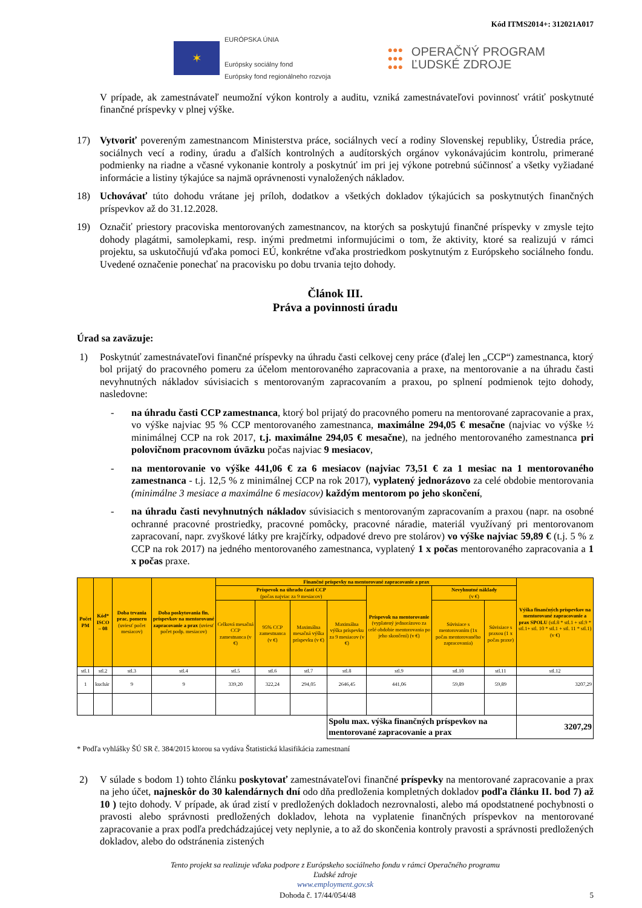Kód ITMS2014+: 312021A017
✶
EURÓPSKA ÚNIA
Európsky sociálny fond
Európsky fond regionálneho rozvoja
●●●
●●●
●●●
OPERAČNÝ PROGRAM
ĽUDSKÉ ZDROJE
V prípade, ak zamestnávateľ neumožní výkon kontroly a auditu, vzniká zamestnávateľovi povinnosť vrátiť poskytnuté finančné príspevky v plnej výške.
17) Vytvoriť povereným zamestnancom Ministerstva práce, sociálnych vecí a rodiny Slovenskej republiky, Ústredia práce, sociálnych vecí a rodiny, úradu a ďalších kontrolných a audítorských orgánov vykonávajúcim kontrolu, primerané podmienky na riadne a včasné vykonanie kontroly a poskytnúť im pri jej výkone potrebnú súčinnosť a všetky vyžiadané informácie a listiny týkajúce sa najmä oprávnenosti vynaložených nákladov.
18) Uchovávať túto dohodu vrátane jej príloh, dodatkov a všetkých dokladov týkajúcich sa poskytnutých finančných príspevkov až do 31.12.2028.
19) Označiť priestory pracoviska mentorovaných zamestnancov, na ktorých sa poskytujú finančné príspevky v zmysle tejto dohody plagátmi, samolepkami, resp. inými predmetmi informujúcimi o tom, že aktivity, ktoré sa realizujú v rámci projektu, sa uskutočňujú vďaka pomoci EÚ, konkrétne vďaka prostriedkom poskytnutým z Európskeho sociálneho fondu. Uvedené označenie ponechať na pracovisku po dobu trvania tejto dohody.
Článok III.
Práva a povinnosti úradu
Úrad sa zaväzuje:
1) Poskytnúť zamestnávateľovi finančné príspevky na úhradu časti celkovej ceny práce (ďalej len „CCP“) zamestnanca, ktorý bol prijatý do pracovného pomeru za účelom mentorovaného zapracovania a praxe, na mentorovanie a na úhradu časti nevyhnutných nákladov súvisiacich s mentorovaným zapracovaním a praxou, po splnení podmienok tejto dohody, nasledovne:
- na úhradu časti CCP zamestnanca, ktorý bol prijatý do pracovného pomeru na mentorované zapracovanie a prax, vo výške najviac 95 % CCP mentorovaného zamestnanca, maximálne 294,05 € mesačne (najviac vo výške ½ minimálnej CCP na rok 2017, t.j. maximálne 294,05 € mesačne), na jedného mentorovaného zamestnanca pri polovičnom pracovnom úväzku počas najviac 9 mesiacov,
- na mentorovanie vo výške 441,06 € za 6 mesiacov (najviac 73,51 € za 1 mesiac na 1 mentorovaného zamestnanca - t.j. 12,5 % z minimálnej CCP na rok 2017), vyplatený jednorázovo za celé obdobie mentorovania (minimálne 3 mesiace a maximálne 6 mesiacov) každým mentorom po jeho skončení,
- na úhradu časti nevyhnutných nákladov súvisiacich s mentorovaným zapracovaním a praxou (napr. na osobné ochranné pracovné prostriedky, pracovné pomôcky, pracovné náradie, materiál využívaný pri mentorovanom zapracovaní, napr. zvyškové látky pre krajčírky, odpadové drevo pre stolárov) vo výške najviac 59,89 € (t.j. 5 % z CCP na rok 2017) na jedného mentorovaného zamestnanca, vyplatený 1 x počas mentorovaného zapracovania a 1 x počas praxe.
| Počet PM | Kód* ISCO – 08 | Doba trvania prac. pomeru (uviesť počet mesiacov) | Doba poskytovania fin. príspevkov na mentorované zapracovanie a prax (uviesť počet podp. mesiacov) | Finančné príspevky na mentorované zapracovanie a prax | | | | | | | Výška finančných príspevkov na mentorované zapracovanie a prax SPOLU (stl.8 * stl.1 + stl.9 * stl.1+ stl. 10 * stl.1 + stl. 11 * stl.1) (v €) |
| --- | --- | --- | --- | --- | --- | --- | --- | --- | --- | --- | --- |
| | | | | Príspevok na úhradu časti CCP (počas najviac za 9 mesiacov) | | | | Príspevok na mentorovanie (vyplatený jednorázovo za celé obdobie mentorovania po jeho skončení) (v €) | Nevyhnutné náklady (v €) | | |
| | | | | Celková mesačná CCP zamestnanca (v €) | 95% CCP zamestnanca (v €) | Maximálna mesačná výška príspevku (v €) | Maximálna výška príspevku za 9 mesiacov (v €) | | Súvisiace s mentorovaním (1x počas mentorovaného zapracovania) | Súvisiace s praxou (1 x počas praxe) | |
| stl.1 | stl.2 | stl.3 | stl.4 | stl.5 | stl.6 | stl.7 | stl.8 | stl.9 | stl.10 | stl.11 | stl.12 |
| 1 | kuchár | 9 | 9 | 339,20 | 322,24 | 294,05 | 2646,45 | 441,06 | 59,89 | 59,89 | 3207,29 |
| | | | | | | | Spolu max. výška finančných príspevkov na mentorované zapracovanie a prax | | | | 3207,29 |
* Podľa vyhlášky ŠÚ SR č. 384/2015 ktorou sa vydáva Štatistická klasifikácia zamestnaní
2) V súlade s bodom 1) tohto článku poskytovať zamestnávateľovi finančné príspevky na mentorované zapracovanie a prax na jeho účet, najneskôr do 30 kalendárnych dní odo dňa predloženia kompletných dokladov podľa článku II. bod 7) až 10 ) tejto dohody. V prípade, ak úrad zistí v predložených dokladoch nezrovnalosti, alebo má opodstatnené pochybnosti o pravosti alebo správnosti predložených dokladov, lehota na vyplatenie finančných príspevkov na mentorované zapracovanie a prax podľa predchádzajúcej vety neplynie, a to až do skončenia kontroly pravosti a správnosti predložených dokladov, alebo do odstránenia zistených
Tento projekt sa realizuje vďaka podpore z Európskeho sociálneho fondu v rámci Operačného programu
Ľudské zdroje
www.employment.gov.sk
Dohoda č. 17/44/054/48 5